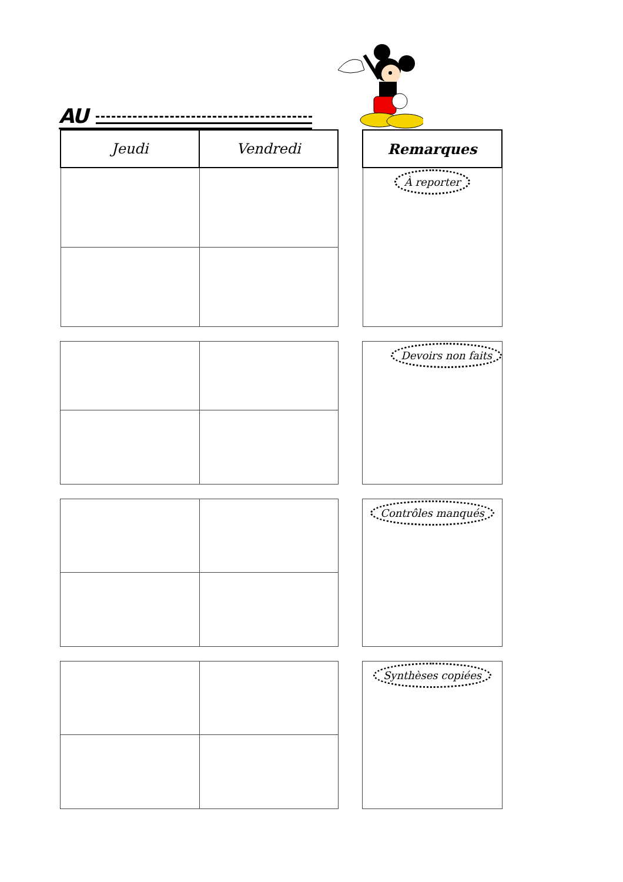AU
| Jeudi | Vendredi |
| --- | --- |
| Remarques |
| --- |
| À reporter |
| Devoirs non faits |
| Contrôles manqués |
| Synthèses copiées |